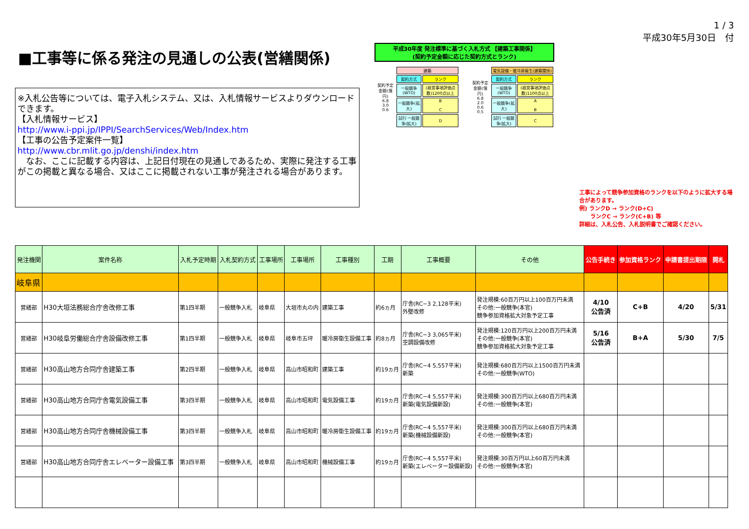■工事等に係る発注の見通しの公表(営繕関係)
※入札公告等については、電子入札システム、又は、入札情報サービスよりダウンロードできます。
【入札情報サービス】
http://www.i-ppi.jp/IPPI/SearchServices/Web/Index.htm
【工事の公告予定案件一覧】
http://www.cbr.mlit.go.jp/denshi/index.htm
　なお、ここに記載する内容は、上記日付現在の見通しであるため、実際に発注する工事がこの掲載と異なる場合、又はここに掲載されない工事が発注される場合があります。
平成30年度 発注標準に基づく入札方式 【建築工事関係】
(契約予定金額に応じた契約方式とランク)
| 契約予定金額(億円) 6.8 3.0 0.6 | 建築 | |
| | 契約方式 | ランク |
| | 一般競争(WTO) | (経営事項評価点数)1200点以上 |
| | 一般競争(拡大) | B C |
| | 試行 一般競争(拡大) | D |
| 契約予定金額(億円) 6.8 2.0 0.6 0.5 | 電気設備・暖冷房衛生(建築関係) | |
| | 契約方式 | ランク |
| | 一般競争(WTO) | (経営事項評価点数)1100点以上 |
| | 一般競争(拡大) | A B |
| | 試行 一般競争(拡大) | C |
1 / 3
平成30年5月30日　付
工事によって競争参加資格のランクを以下のように拡大する場合があります。
例) ランクD → ランク(D+C)
　　ランクC → ランク(C+B) 等
詳細は、入札公告、入札説明書でご確認ください。
| 発注機関 | 案件名称 | 入札予定時期 | 入札契約方式 | 工事場所 | 工事場所 | 工事種別 | 工期 | 工事概要 | その他 | 公告手続き | 参加資格ランク | 申請書提出期限 | 開札 |
| --- | --- | --- | --- | --- | --- | --- | --- | --- | --- | --- | --- | --- | --- |
| 岐阜県 | | | | | | | | | | | | | |
| 営繕部 | H30大垣法務総合庁舎改修工事 | 第1四半期 | 一般競争入札 | 岐阜県 | 大垣市丸の内 | 建築工事 | 約6ヵ月 | 庁舎(RC−3 2,128平米) 外壁改修 | 発注規模:60百万円以上100百万円未満 その他:一般競争(本官) 競争参加資格拡大対象予定工事 | 4/10 公告済 | C+B | 4/20 | 5/31 |
| 営繕部 | H30岐阜労働総合庁舎設備改修工事 | 第1四半期 | 一般競争入札 | 岐阜県 | 岐阜市五坪 | 暖冷房衛生設備工事 | 約8ヵ月 | 庁舎(RC−3 3,065平米) 空調設備改修 | 発注規模:120百万円以上200百万円未満 その他:一般競争(本官) 競争参加資格拡大対象予定工事 | 5/16 公告済 | B+A | 5/30 | 7/5 |
| 営繕部 | H30高山地方合同庁舎建築工事 | 第2四半期 | 一般競争入札 | 岐阜県 | 高山市昭和町 | 建築工事 | 約19ヵ月 | 庁舎(RC−4 5,557平米) 新築 | 発注規模:680百万円以上1500百万円未満 その他:一般競争(WTO) | | | | |
| 営繕部 | H30高山地方合同庁舎電気設備工事 | 第3四半期 | 一般競争入札 | 岐阜県 | 高山市昭和町 | 電気設備工事 | 約19ヵ月 | 庁舎(RC−4 5,557平米) 新築(電気設備新設) | 発注規模:300百万円以上680百万円未満 その他:一般競争(本官) | | | | |
| 営繕部 | H30高山地方合同庁舎機械設備工事 | 第3四半期 | 一般競争入札 | 岐阜県 | 高山市昭和町 | 暖冷房衛生設備工事 | 約19ヵ月 | 庁舎(RC−4 5,557平米) 新築(機械設備新設) | 発注規模:300百万円以上680百万円未満 その他:一般競争(本官) | | | | |
| 営繕部 | H30高山地方合同庁舎エレベーター設備工事 | 第3四半期 | 一般競争入札 | 岐阜県 | 高山市昭和町 | 機械設備工事 | 約19ヵ月 | 庁舎(RC−4 5,557平米) 新築(エレベーター設備新設) | 発注規模:30百万円以上60百万円未満 その他:一般競争(本官) | | | | |